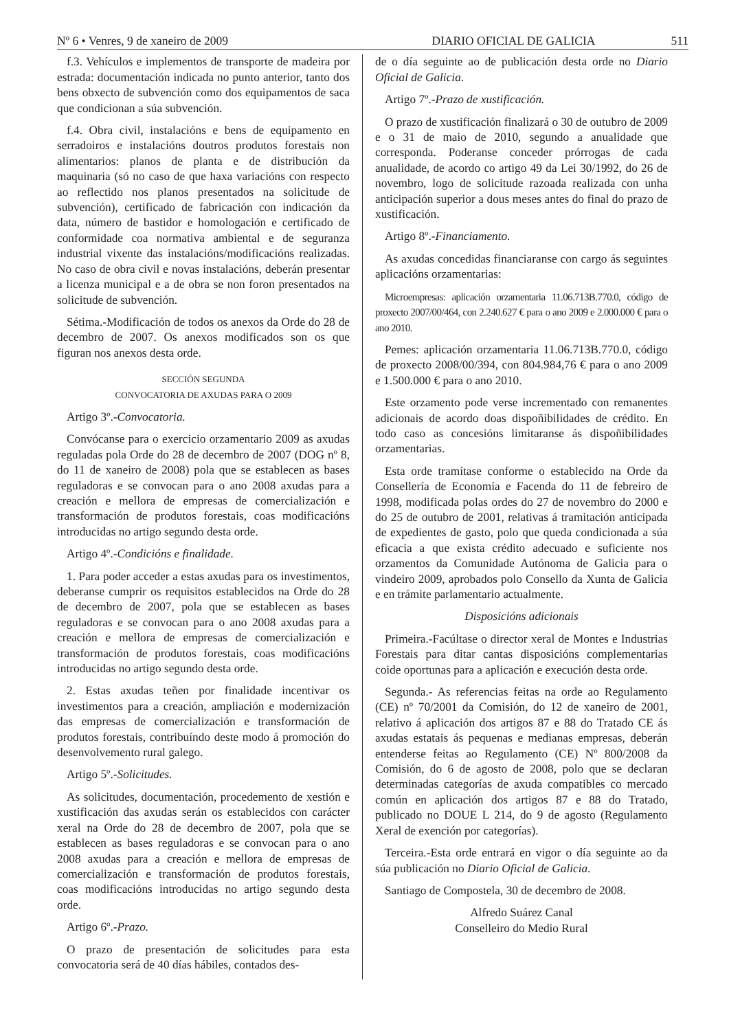Nº 6 • Venres, 9 de xaneiro de 2009 DIARIO OFICIAL DE GALICIA 511
f.3. Vehículos e implementos de transporte de madeira por estrada: documentación indicada no punto anterior, tanto dos bens obxecto de subvención como dos equipamentos de saca que condicionan a súa subvención.
f.4. Obra civil, instalacións e bens de equipamento en serradoiros e instalacións doutros produtos forestais non alimentarios: planos de planta e de distribución da maquinaria (só no caso de que haxa variacións con respecto ao reflectido nos planos presentados na solicitude de subvención), certificado de fabricación con indicación da data, número de bastidor e homologación e certificado de conformidade coa normativa ambiental e de seguranza industrial vixente das instalacións/modificacións realizadas. No caso de obra civil e novas instalacións, deberán presentar a licenza municipal e a de obra se non foron presentados na solicitude de subvención.
Sétima.-Modificación de todos os anexos da Orde do 28 de decembro de 2007. Os anexos modificados son os que figuran nos anexos desta orde.
SECCIÓN SEGUNDA
CONVOCATORIA DE AXUDAS PARA O 2009
Artigo 3º.-Convocatoria.
Convócanse para o exercicio orzamentario 2009 as axudas reguladas pola Orde do 28 de decembro de 2007 (DOG nº 8, do 11 de xaneiro de 2008) pola que se establecen as bases reguladoras e se convocan para o ano 2008 axudas para a creación e mellora de empresas de comercialización e transformación de produtos forestais, coas modificacións introducidas no artigo segundo desta orde.
Artigo 4º.-Condicións e finalidade.
1. Para poder acceder a estas axudas para os investimentos, deberanse cumprir os requisitos establecidos na Orde do 28 de decembro de 2007, pola que se establecen as bases reguladoras e se convocan para o ano 2008 axudas para a creación e mellora de empresas de comercialización e transformación de produtos forestais, coas modificacións introducidas no artigo segundo desta orde.
2. Estas axudas teñen por finalidade incentivar os investimentos para a creación, ampliación e modernización das empresas de comercialización e transformación de produtos forestais, contribuíndo deste modo á promoción do desenvolvemento rural galego.
Artigo 5º.-Solicitudes.
As solicitudes, documentación, procedemento de xestión e xustificación das axudas serán os establecidos con carácter xeral na Orde do 28 de decembro de 2007, pola que se establecen as bases reguladoras e se convocan para o ano 2008 axudas para a creación e mellora de empresas de comercialización e transformación de produtos forestais, coas modificacións introducidas no artigo segundo desta orde.
Artigo 6º.-Prazo.
O prazo de presentación de solicitudes para esta convocatoria será de 40 días hábiles, contados des-
de o día seguinte ao de publicación desta orde no Diario Oficial de Galicia.
Artigo 7º.-Prazo de xustificación.
O prazo de xustificación finalizará o 30 de outubro de 2009 e o 31 de maio de 2010, segundo a anualidade que corresponda. Poderanse conceder prórrogas de cada anualidade, de acordo co artigo 49 da Lei 30/1992, do 26 de novembro, logo de solicitude razoada realizada con unha anticipación superior a dous meses antes do final do prazo de xustificación.
Artigo 8º.-Financiamento.
As axudas concedidas financiaranse con cargo ás seguintes aplicacións orzamentarias:
Microempresas: aplicación orzamentaria 11.06.713B.770.0, código de proxecto 2007/00/464, con 2.240.627 € para o ano 2009 e 2.000.000 € para o ano 2010.
Pemes: aplicación orzamentaria 11.06.713B.770.0, código de proxecto 2008/00/394, con 804.984,76 € para o ano 2009 e 1.500.000 € para o ano 2010.
Este orzamento pode verse incrementado con remanentes adicionais de acordo doas dispoñibilidades de crédito. En todo caso as concesións limitaranse ás dispoñibilidades orzamentarias.
Esta orde tramítase conforme o establecido na Orde da Consellería de Economía e Facenda do 11 de febreiro de 1998, modificada polas ordes do 27 de novembro do 2000 e do 25 de outubro de 2001, relativas á tramitación anticipada de expedientes de gasto, polo que queda condicionada a súa eficacia a que exista crédito adecuado e suficiente nos orzamentos da Comunidade Autónoma de Galicia para o vindeiro 2009, aprobados polo Consello da Xunta de Galicia e en trámite parlamentario actualmente.
Disposicións adicionais
Primeira.-Facúltase o director xeral de Montes e Industrias Forestais para ditar cantas disposicións complementarias coide oportunas para a aplicación e execución desta orde.
Segunda.- As referencias feitas na orde ao Regulamento (CE) nº 70/2001 da Comisión, do 12 de xaneiro de 2001, relativo á aplicación dos artigos 87 e 88 do Tratado CE ás axudas estatais ás pequenas e medianas empresas, deberán entenderse feitas ao Regulamento (CE) Nº 800/2008 da Comisión, do 6 de agosto de 2008, polo que se declaran determinadas categorías de axuda compatibles co mercado común en aplicación dos artigos 87 e 88 do Tratado, publicado no DOUE L 214, do 9 de agosto (Regulamento Xeral de exención por categorías).
Terceira.-Esta orde entrará en vigor o día seguinte ao da súa publicación no Diario Oficial de Galicia.
Santiago de Compostela, 30 de decembro de 2008.
Alfredo Suárez Canal
Conselleiro do Medio Rural